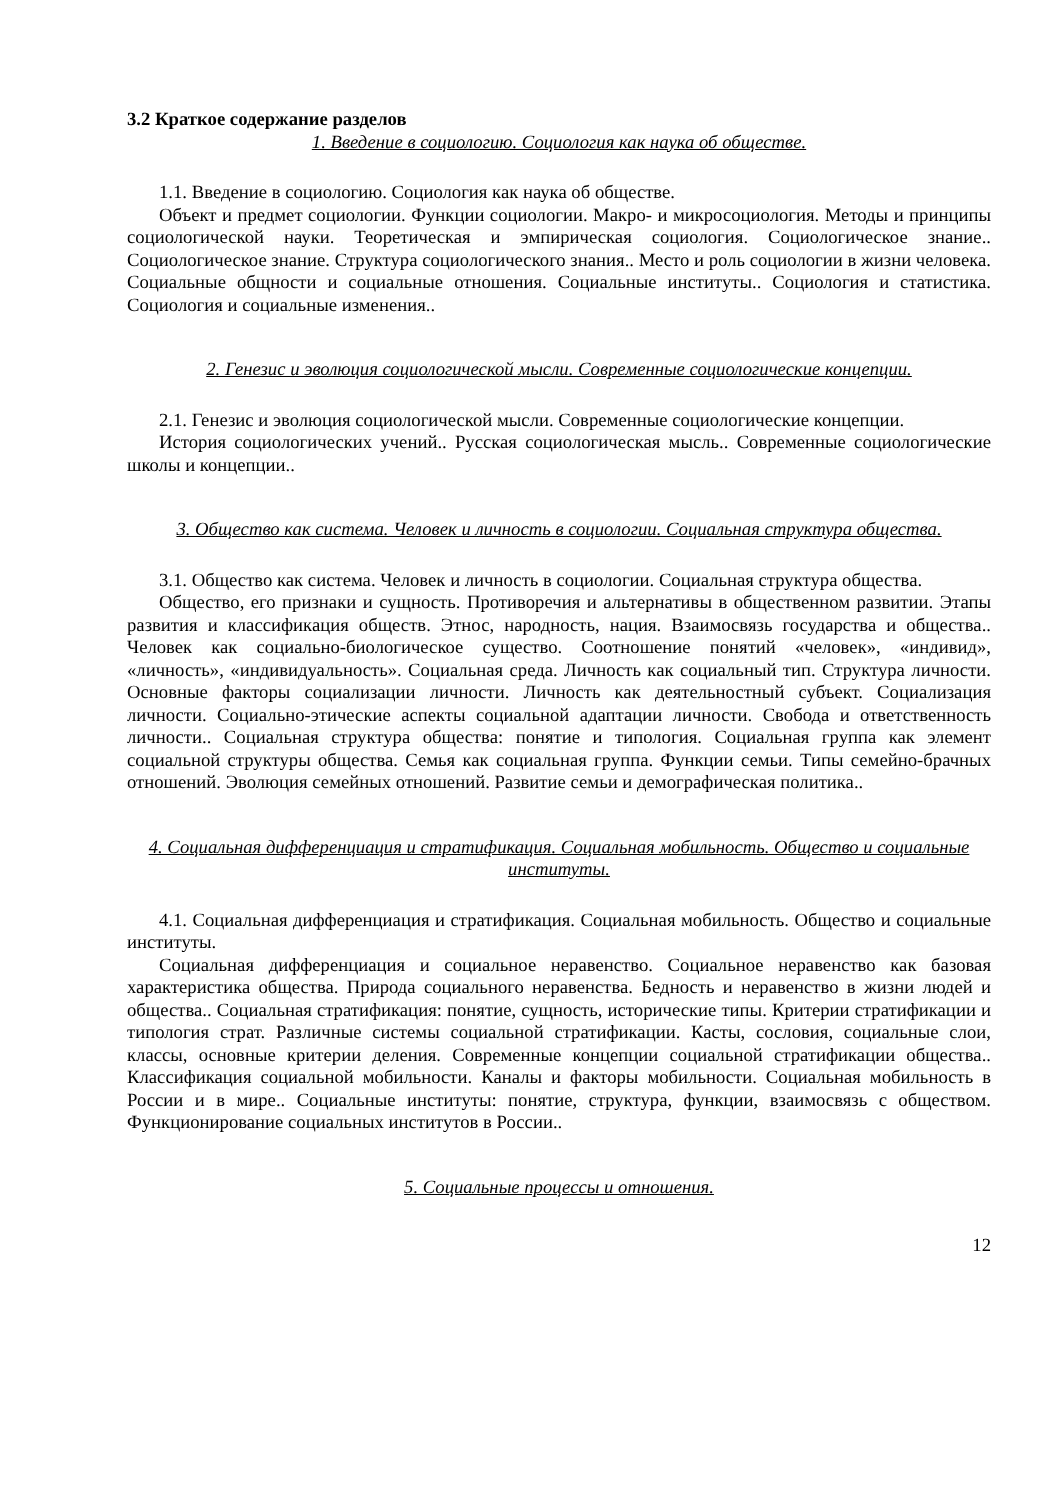3.2 Краткое содержание разделов
1. Введение в социологию. Социология как наука об обществе.
1.1. Введение в социологию. Социология как наука об обществе.
Объект и предмет социологии. Функции социологии. Макро- и микросоциология. Методы и принципы социологической науки. Теоретическая и эмпирическая социология. Социологическое знание.. Социологическое знание. Структура социологического знания.. Место и роль социологии в жизни человека. Социальные общности и социальные отношения. Социальные институты.. Социология и статистика. Социология и социальные изменения..
2. Генезис и эволюция социологической мысли. Современные социологические концепции.
2.1. Генезис и эволюция социологической мысли. Современные социологические концепции.
История социологических учений.. Русская социологическая мысль.. Современные социологические школы и концепции..
3. Общество как система. Человек и личность в социологии. Социальная структура общества.
3.1. Общество как система. Человек и личность в социологии. Социальная структура общества.
Общество, его признаки и сущность. Противоречия и альтернативы в общественном развитии. Этапы развития и классификация обществ. Этнос, народность, нация. Взаимосвязь государства и общества.. Человек как социально-биологическое существо. Соотношение понятий «человек», «индивид», «личность», «индивидуальность». Социальная среда. Личность как социальный тип. Структура личности. Основные факторы социализации личности. Личность как деятельностный субъект. Социализация личности. Социально-этические аспекты социальной адаптации личности. Свобода и ответственность личности.. Социальная структура общества: понятие и типология. Социальная группа как элемент социальной структуры общества. Семья как социальная группа. Функции семьи. Типы семейно-брачных отношений. Эволюция семейных отношений. Развитие семьи и демографическая политика..
4. Социальная дифференциация и стратификация. Социальная мобильность. Общество и социальные институты.
4.1. Социальная дифференциация и стратификация. Социальная мобильность. Общество и социальные институты.
Социальная дифференциация и социальное неравенство. Социальное неравенство как базовая характеристика общества. Природа социального неравенства. Бедность и неравенство в жизни людей и общества.. Социальная стратификация: понятие, сущность, исторические типы. Критерии стратификации и типология страт. Различные системы социальной стратификации. Касты, сословия, социальные слои, классы, основные критерии деления. Современные концепции социальной стратификации общества.. Классификация социальной мобильности. Каналы и факторы мобильности. Социальная мобильность в России и в мире.. Социальные институты: понятие, структура, функции, взаимосвязь с обществом. Функционирование социальных институтов в России..
5. Социальные процессы и отношения.
12